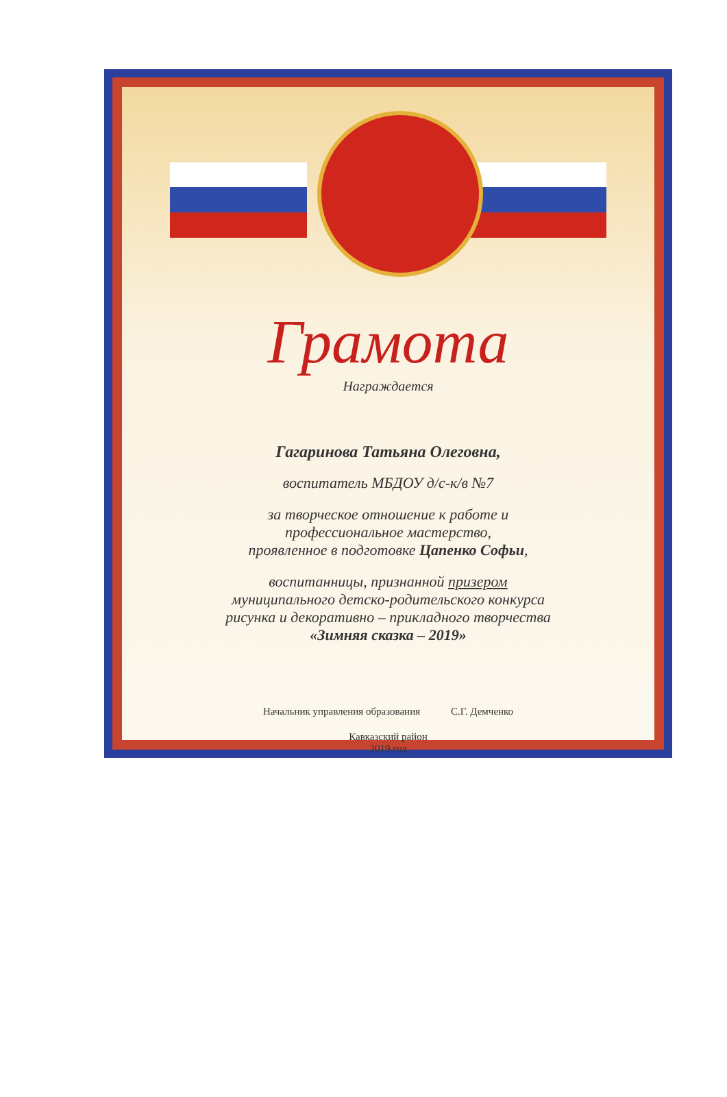Грамота
Награждается
Гагаринова Татьяна Олеговна,
воспитатель МБДОУ д/с-к/в №7
за творческое отношение к работе и
профессиональное мастерство,
проявленное в подготовке Цапенко Софьи,
воспитанницы, признанной призером
муниципального детско-родительского конкурса
рисунка и декоративно – прикладного творчества
«Зимняя сказка – 2019»
Начальник управления образования С.Г. Демченко
Кавказский район
2019 год